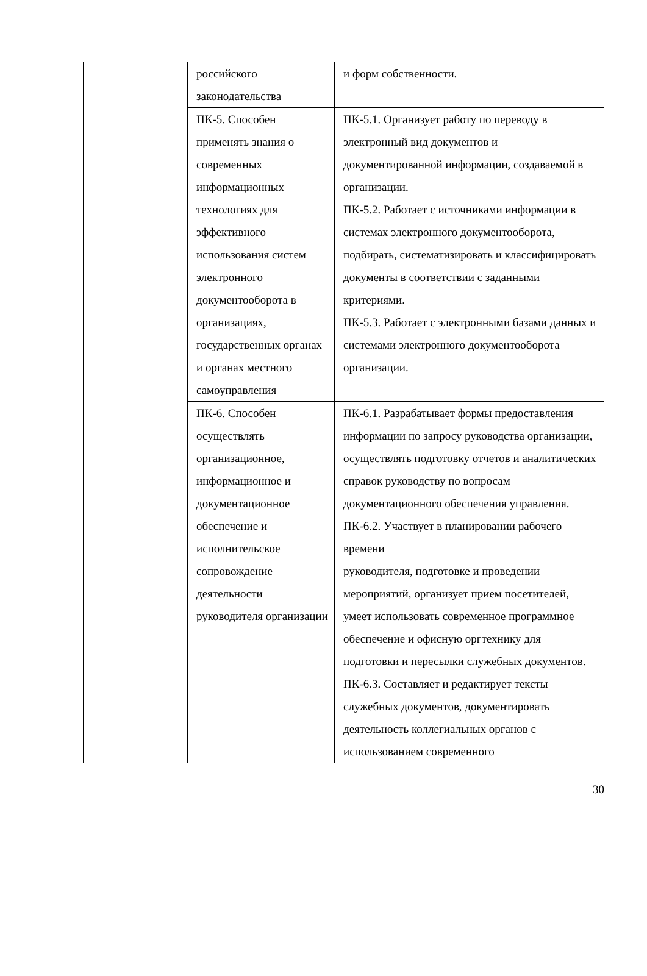| | российского законодательства | и форм собственности. |
| | ПК-5. Способен применять знания о современных информационных технологиях для эффективного использования систем электронного документооборота в организациях, государственных органах и органах местного самоуправления | ПК-5.1. Организует работу по переводу в электронный вид документов и документированной информации, создаваемой в организации. ПК-5.2. Работает с источниками информации в системах электронного документооборота, подбирать, систематизировать и классифицировать документы в соответствии с заданными критериями. ПК-5.3. Работает с электронными базами данных и системами электронного документооборота организации. |
| | ПК-6. Способен осуществлять организационное, информационное и документационное обеспечение и исполнительское сопровождение деятельности руководителя организации | ПК-6.1. Разрабатывает формы предоставления информации по запросу руководства организации, осуществлять подготовку отчетов и аналитических справок руководству по вопросам документационного обеспечения управления. ПК-6.2. Участвует в планировании рабочего времени руководителя, подготовке и проведении мероприятий, организует прием посетителей, умеет использовать современное программное обеспечение и офисную оргтехнику для подготовки и пересылки служебных документов. ПК-6.3. Составляет и редактирует тексты служебных документов, документировать деятельность коллегиальных органов с использованием современного |
30